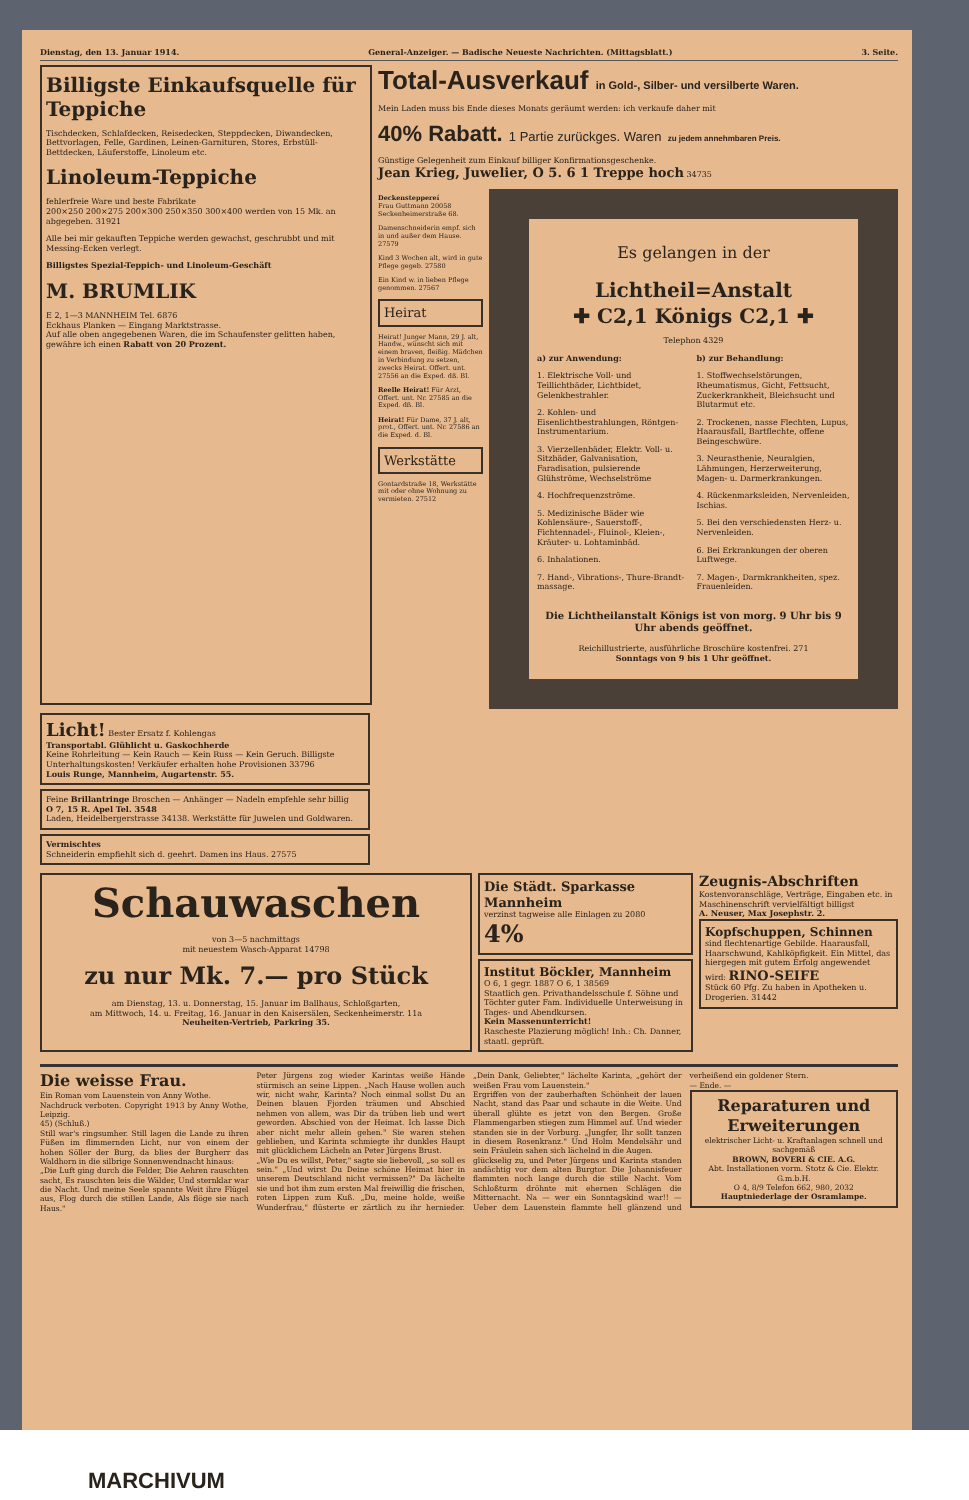Dienstag, den 13. Januar 1914. General-Anzeiger. — Badische Neueste Nachrichten. (Mittagsblatt.) 3. Seite.
Billigste Einkaufsquelle für Teppiche
Tischdecken, Schlafdecken, Reisedecken, Steppdecken, Diwandecken, Bettvorlagen, Felle, Gardinen, Leinen-Garnituren, Stores, Erbstüll-Bettdecken, Läuferstoffe, Linoleum etc.
Linoleum-Teppiche
fehlerfreie Ware und beste Fabrikate
200×250 200×275 200×300 250×350 300×400 werden von 15 Mk. an abgegeben. 31921
Alle bei mir gekauften Teppiche werden gewachst, geschrubbt und mit Messing-Ecken verlegt.
Billigstes Spezial-Teppich- und Linoleum-Geschäft
M. BRUMLIK
E 2, 1—3 MANNHEIM Tel. 6876
Eckhaus Planken — Eingang Marktstrasse.
Auf alle oben angegebenen Waren, die im Schaufenster gelitten haben, gewähre ich einen Rabatt von 20 Prozent.
Total-Ausverkauf in Gold-, Silber- und versilberte Waren.
Mein Laden muss bis Ende dieses Monats geräumt werden: ich verkaufe daher mit
40% Rabatt. 1 Partie zurückges. Waren zu jedem annehmbaren Preis.
Günstige Gelegenheit zum Einkauf billiger Konfirmationsgeschenke.
Jean Krieg, Juwelier, O 5. 6 1 Treppe hoch 34735
Deckensteppereí
Frau Guttmann 20058 Seckenheimerstraße 68.
Damenschneiderin empf. sich in und außer dem Hause. 27579
Kind 3 Wochen alt, wird in gute Pflege gegeb. 27580
Ein Kind w. in lieben Pflege genommen. 27567
Heirat
Heirat! Junger Mann, 29 J. alt, Handw., wünscht sich mit einem braven, fleißig. Mädchen in Verbindung zu setzen, zwecks Heirat. Offert. unt. 27556 an die Exped. dß. Bl.
Reelle Heirat! Für Arzt, Offert. unt. Nr. 27585 an die Exped. dß. Bl.
Heirat! Für Dame, 37 J. alt, prot., Offert. unt. Nr. 27586 an die Exped. d. Bl.
Werkstätte
Gontardstraße 18, Werkstätte mit oder ohne Wohnung zu vermieten. 27512
Es gelangen in der
Lichtheil=Anstalt
✚ C2,1 Königs C2,1 ✚
Telephon 4329
a) zur Anwendung:
1. Elektrische Voll- und Teillichtbäder, Lichtbidet, Gelenkbestrahler.
2. Kohlen- und Eisenlichtbestrahlungen, Röntgen-Instrumentarium.
3. Vierzellenbäder, Elektr. Voll- u. Sitzbäder, Galvanisation, Faradisation, pulsierende Glühströme, Wechselströme
4. Hochfrequenzströme.
5. Medizinische Bäder wie Kohlensäure-, Sauerstoff-, Fichtennadel-, Fluinol-, Kleien-, Kräuter- u. Lohtaminbäd.
6. Inhalationen.
7. Hand-, Vibrations-, Thure-Brandt-massage.
b) zur Behandlung:
1. Stoffwechselstörungen, Rheumatismus, Gicht, Fettsucht, Zuckerkrankheit, Bleichsucht und Blutarmut etc.
2. Trockenen, nasse Flechten, Lupus, Haarausfall, Bartflechte, offene Beingeschwüre.
3. Neurasthenie, Neuralgien, Lähmungen, Herzerweiterung, Magen- u. Darmerkrankungen.
4. Rückenmarksleiden, Nervenleiden, Ischias.
5. Bei den verschiedensten Herz- u. Nervenleiden.
6. Bei Erkrankungen der oberen Luftwege.
7. Magen-, Darmkrankheiten, spez. Frauenleiden.
Die Lichtheilanstalt Königs ist von morg. 9 Uhr bis 9 Uhr abends geöffnet.
Reichillustrierte, ausführliche Broschüre kostenfrei. 271
Sonntags von 9 bis 1 Uhr geöffnet.
Licht! Bester Ersatz f. Kohlengas
Transportabl. Glühlicht u. Gaskochherde
Keine Rohrleitung — Kein Rauch — Kein Russ — Kein Geruch. Billigste Unterhaltungskosten! Verkäufer erhalten hohe Provisionen 33796
Louis Runge, Mannheim, Augartenstr. 55.
Feine Brillantringe Broschen — Anhänger — Nadeln empfehle sehr billig
O 7, 15 R. Apel Tel. 3548
Laden, Heidelbergerstrasse 34138. Werkstätte für Juwelen und Goldwaren.
Vermischtes
Schneiderin empfiehlt sich d. geehrt. Damen ins Haus. 27575
Schauwaschen
von 3—5 nachmittags
mit neuestem Wasch-Apparat 14798
zu nur Mk. 7.— pro Stück
am Dienstag, 13. u. Donnerstag, 15. Januar im Ballhaus, Schloßgarten,
am Mittwoch, 14. u. Freitag, 16. Januar in den Kaisersälen, Seckenheimerstr. 11a
Neuheiten-Vertrieb, Parkring 35.
Die Städt. Sparkasse Mannheim
verzinst tagweise alle Einlagen zu 2080 4%
Institut Böckler, Mannheim
O 6, 1 gegr. 1887 O 6, 1 38569
Staatlich gen. Privathandelsschule f. Söhne und Töchter guter Fam. Individuelle Unterweisung in Tages- und Abendkursen.
Kein Massenunterricht!
Rascheste Plazierung möglich! Inh.: Ch. Danner, staatl. geprüft.
Zeugnis-Abschriften
Kostenvoranschläge, Verträge, Eingaben etc. in Maschinenschrift vervielfältigt billigst
A. Neuser, Max Josephstr. 2.
Kopfschuppen, Schinnen
sind flechtenartige Gebilde. Haarausfall, Haarschwund, Kahlköpfigkeit. Ein Mittel, das hiergegen mit gutem Erfolg angewendet wird: RINO-SEIFE
Stück 60 Pfg. Zu haben in Apotheken u. Drogerien. 31442
Die weisse Frau.
Ein Roman vom Lauenstein von Anny Wothe.
Nachdruck verboten. Copyright 1913 by Anny Wothe, Leipzig.
45) (Schluß.)
Still war's ringsumher. Still lagen die Lande zu ihren Füßen im flimmernden Licht, nur von einem der hohen Söller der Burg, da blies der Burgherr das Waldhorn in die silbrige Sonnenwendnacht hinaus:
„Die Luft ging durch die Felder, Die Aehren rauschten sacht, Es rauschten leis die Wälder, Und sternklar war die Nacht. Und meine Seele spannte Weit ihre Flügel aus, Flog durch die stillen Lande, Als flöge sie nach Haus."
Peter Jürgens zog wieder Karintas weiße Hände stürmisch an seine Lippen. „Nach Hause wollen auch wir, nicht wahr, Karinta? Noch einmal sollst Du an Deinen blauen Fjorden träumen und Abschied nehmen von allem, was Dir da trüben lieb und wert geworden. Abschied von der Heimat. Ich lasse Dich aber nicht mehr allein gehen." Sie waren stehen geblieben, und Karinta schmiegte ihr dunkles Haupt mit glücklichem Lächeln an Peter Jürgens Brust.
„Wie Du es willst, Peter," sagte sie liebevoll, „so soll es sein." „Und wirst Du Deine schöne Heimat hier in unserem Deutschland nicht vermissen?" Da lächelte sie und bot ihm zum ersten Mal freiwillig die frischen, roten Lippen zum Kuß. „Du, meine holde, weiße Wunderfrau," flüsterte er zärtlich zu ihr hernieder. „Dein Dank, Geliebter," lächelte Karinta, „gehört der weißen Frau vom Lauenstein."
Ergriffen von der zauberhaften Schönheit der lauen Nacht, stand das Paar und schaute in die Weite. Und überall glühte es jetzt von den Bergen. Große Flammengarben stiegen zum Himmel auf. Und wieder standen sie in der Vorburg. „Jungfer, Ihr sollt tanzen in diesem Rosenkranz." Und Holm Mendelsähr und sein Fräulein sahen sich lächelnd in die Augen.
glückselig zu, und Peter Jürgens und Karinta standen andächtig vor dem alten Burgtor. Die Johannisfeuer flammten noch lange durch die stille Nacht. Vom Schloßturm dröhnte mit ehernen Schlägen die Mitternacht. Na — wer ein Sonntagskind war!! — Ueber dem Lauenstein flammte hell glänzend und verheißend ein goldener Stern.
— Ende. —
Reparaturen und Erweiterungen
elektrischer Licht- u. Kraftanlagen schnell und sachgemäß
BROWN, BOVERI & CIE. A.G.
Abt. Installationen vorm. Stotz & Cie. Elektr. G.m.b.H.
O 4, 8/9 Telefon 662, 980, 2032
Hauptniederlage der Osramlampe.
MARCHIVUM